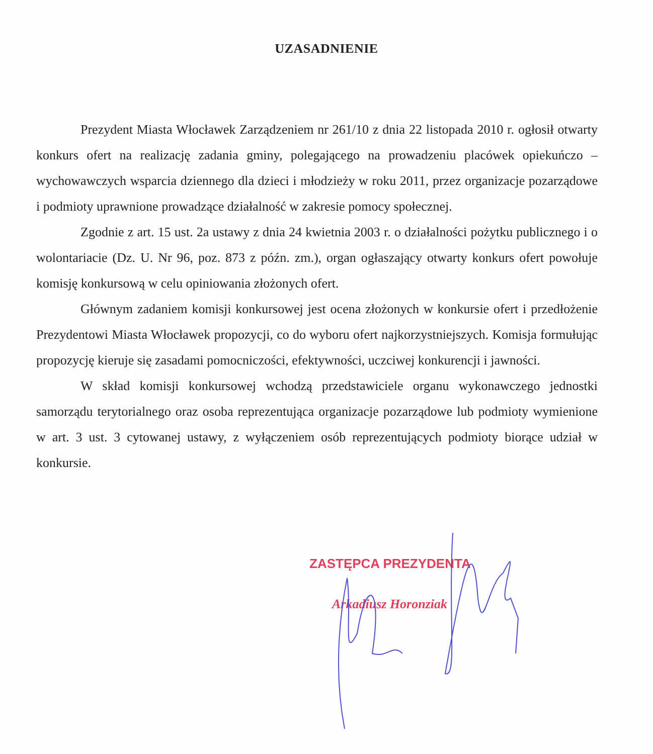UZASADNIENIE
Prezydent Miasta Włocławek Zarządzeniem nr 261/10 z dnia 22 listopada 2010 r. ogłosił otwarty konkurs ofert na realizację zadania gminy, polegającego na prowadzeniu placówek opiekuńczo – wychowawczych wsparcia dziennego dla dzieci i młodzieży w roku 2011, przez organizacje pozarządowe i podmioty uprawnione prowadzące działalność w zakresie pomocy społecznej.
Zgodnie z art. 15 ust. 2a ustawy z dnia 24 kwietnia 2003 r. o działalności pożytku publicznego i o wolontariacie (Dz. U. Nr 96, poz. 873 z późn. zm.), organ ogłaszający otwarty konkurs ofert powołuje komisję konkursową w celu opiniowania złożonych ofert.
Głównym zadaniem komisji konkursowej jest ocena złożonych w konkursie ofert i przedłożenie Prezydentowi Miasta Włocławek propozycji, co do wyboru ofert najkorzystniejszych. Komisja formułując propozycję kieruje się zasadami pomocniczości, efektywności, uczciwej konkurencji i jawności.
W skład komisji konkursowej wchodzą przedstawiciele organu wykonawczego jednostki samorządu terytorialnego oraz osoba reprezentująca organizacje pozarządowe lub podmioty wymienione w art. 3 ust. 3 cytowanej ustawy, z wyłączeniem osób reprezentujących podmioty biorące udział w konkursie.
ZASTĘPCA PREZYDENTA
Arkadiusz Horonziak